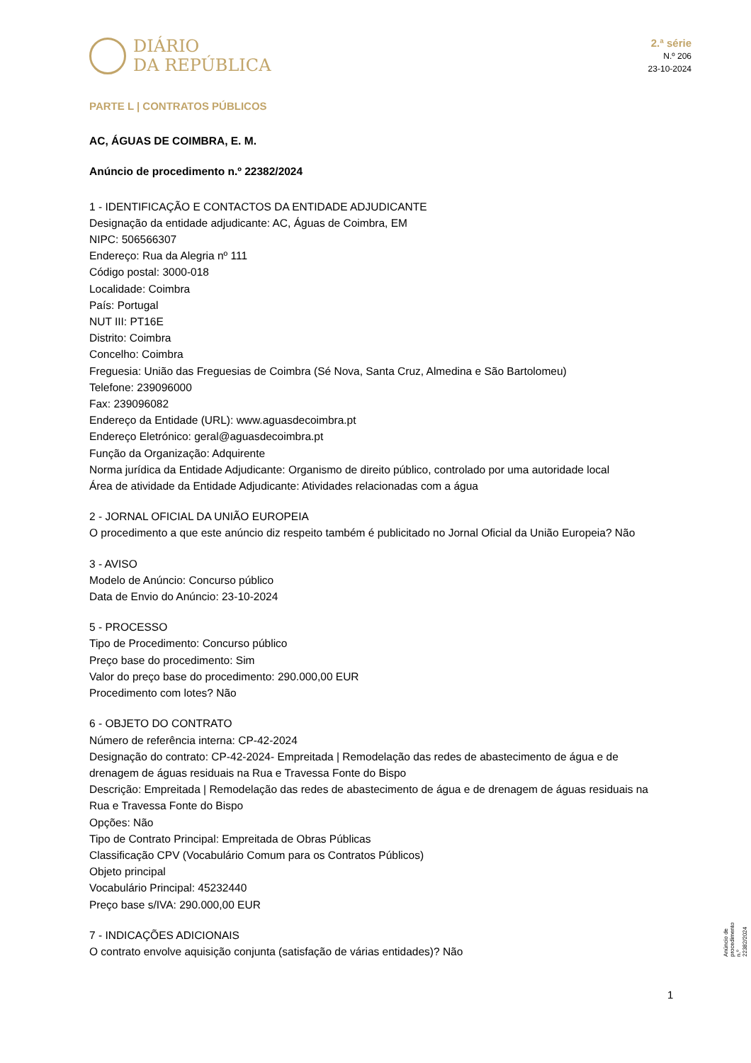DIÁRIO
DA REPÚBLICA
2.ª série
N.º 206
23-10-2024
PARTE L | CONTRATOS PÚBLICOS
AC, ÁGUAS DE COIMBRA, E. M.
Anúncio de procedimento n.º 22382/2024
1 - IDENTIFICAÇÃO E CONTACTOS DA ENTIDADE ADJUDICANTE
Designação da entidade adjudicante: AC, Águas de Coimbra, EM
NIPC: 506566307
Endereço: Rua da Alegria nº 111
Código postal: 3000-018
Localidade: Coimbra
País: Portugal
NUT III: PT16E
Distrito: Coimbra
Concelho: Coimbra
Freguesia: União das Freguesias de Coimbra (Sé Nova, Santa Cruz, Almedina e São Bartolomeu)
Telefone: 239096000
Fax: 239096082
Endereço da Entidade (URL): www.aguasdecoimbra.pt
Endereço Eletrónico: geral@aguasdecoimbra.pt
Função da Organização: Adquirente
Norma jurídica da Entidade Adjudicante: Organismo de direito público, controlado por uma autoridade local
Área de atividade da Entidade Adjudicante: Atividades relacionadas com a água
2 - JORNAL OFICIAL DA UNIÃO EUROPEIA
O procedimento a que este anúncio diz respeito também é publicitado no Jornal Oficial da União Europeia? Não
3 - AVISO
Modelo de Anúncio: Concurso público
Data de Envio do Anúncio: 23-10-2024
5 - PROCESSO
Tipo de Procedimento: Concurso público
Preço base do procedimento: Sim
Valor do preço base do procedimento: 290.000,00 EUR
Procedimento com lotes? Não
6 - OBJETO DO CONTRATO
Número de referência interna: CP-42-2024
Designação do contrato: CP-42-2024- Empreitada | Remodelação das redes de abastecimento de água e de drenagem de águas residuais na Rua e Travessa Fonte do Bispo
Descrição: Empreitada | Remodelação das redes de abastecimento de água e de drenagem de águas residuais na Rua e Travessa Fonte do Bispo
Opções: Não
Tipo de Contrato Principal: Empreitada de Obras Públicas
Classificação CPV (Vocabulário Comum para os Contratos Públicos)
Objeto principal
Vocabulário Principal: 45232440
Preço base s/IVA: 290.000,00 EUR
7 - INDICAÇÕES ADICIONAIS
O contrato envolve aquisição conjunta (satisfação de várias entidades)? Não
Anúncio de procedimento n.º 22382/2024
1